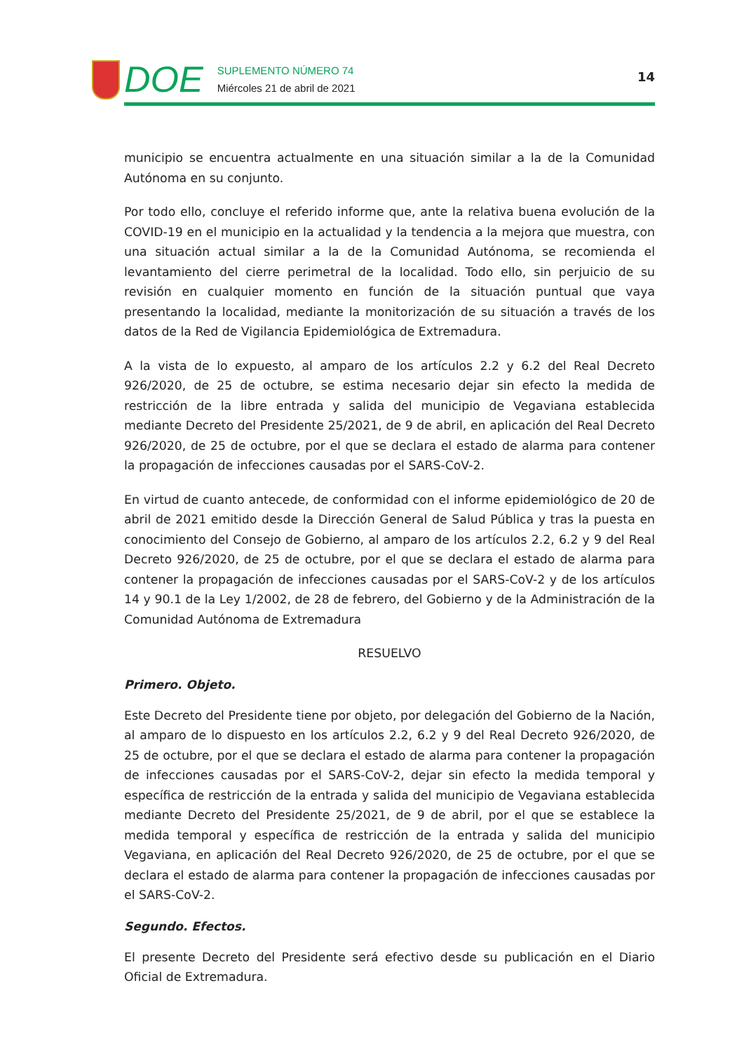DOE
SUPLEMENTO NÚMERO 74
Miércoles 21 de abril de 2021
14
municipio se encuentra actualmente en una situación similar a la de la Comunidad Autónoma en su conjunto.
Por todo ello, concluye el referido informe que, ante la relativa buena evolución de la COVID-19 en el municipio en la actualidad y la tendencia a la mejora que muestra, con una situación actual similar a la de la Comunidad Autónoma, se recomienda el levantamiento del cierre perimetral de la localidad. Todo ello, sin perjuicio de su revisión en cualquier momento en función de la situación puntual que vaya presentando la localidad, mediante la monitorización de su situación a través de los datos de la Red de Vigilancia Epidemiológica de Extremadura.
A la vista de lo expuesto, al amparo de los artículos 2.2 y 6.2 del Real Decreto 926/2020, de 25 de octubre, se estima necesario dejar sin efecto la medida de restricción de la libre entrada y salida del municipio de Vegaviana establecida mediante Decreto del Presidente 25/2021, de 9 de abril, en aplicación del Real Decreto 926/2020, de 25 de octubre, por el que se declara el estado de alarma para contener la propagación de infecciones causadas por el SARS-CoV-2.
En virtud de cuanto antecede, de conformidad con el informe epidemiológico de 20 de abril de 2021 emitido desde la Dirección General de Salud Pública y tras la puesta en conocimiento del Consejo de Gobierno, al amparo de los artículos 2.2, 6.2 y 9 del Real Decreto 926/2020, de 25 de octubre, por el que se declara el estado de alarma para contener la propagación de infecciones causadas por el SARS-CoV-2 y de los artículos 14 y 90.1 de la Ley 1/2002, de 28 de febrero, del Gobierno y de la Administración de la Comunidad Autónoma de Extremadura
RESUELVO
Primero. Objeto.
Este Decreto del Presidente tiene por objeto, por delegación del Gobierno de la Nación, al amparo de lo dispuesto en los artículos 2.2, 6.2 y 9 del Real Decreto 926/2020, de 25 de octubre, por el que se declara el estado de alarma para contener la propagación de infecciones causadas por el SARS-CoV-2, dejar sin efecto la medida temporal y específica de restricción de la entrada y salida del municipio de Vegaviana establecida mediante Decreto del Presidente 25/2021, de 9 de abril, por el que se establece la medida temporal y específica de restricción de la entrada y salida del municipio Vegaviana, en aplicación del Real Decreto 926/2020, de 25 de octubre, por el que se declara el estado de alarma para contener la propagación de infecciones causadas por el SARS-CoV-2.
Segundo. Efectos.
El presente Decreto del Presidente será efectivo desde su publicación en el Diario Oficial de Extremadura.